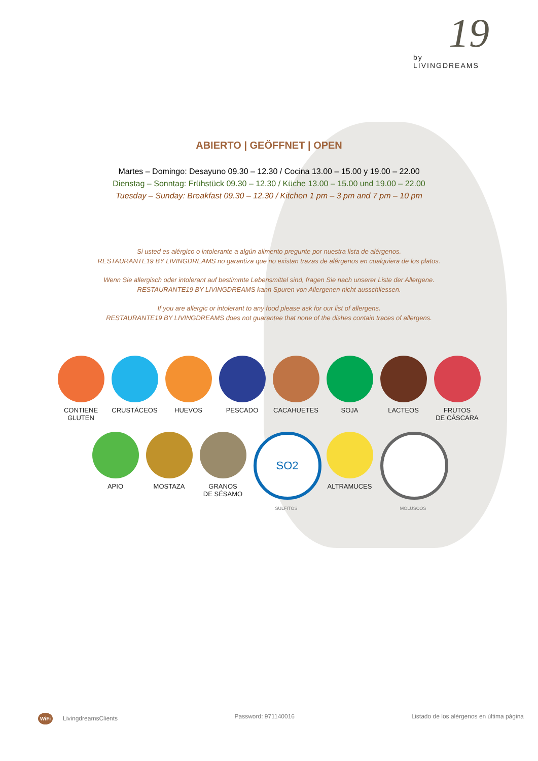19
by
LIVINGDREAMS
ABIERTO | GEÖFFNET | OPEN
Martes – Domingo: Desayuno 09.30 – 12.30 / Cocina 13.00 – 15.00 y 19.00 – 22.00
Dienstag – Sonntag: Frühstück 09.30 – 12.30 / Küche 13.00 – 15.00 und 19.00 – 22.00
Tuesday – Sunday: Breakfast 09.30 – 12.30 / Kitchen 1 pm – 3 pm and 7 pm – 10 pm
Si usted es alérgico o intolerante a algún alimento pregunte por nuestra lista de alérgenos.
RESTAURANTE19 BY LIVINGDREAMS no garantiza que no existan trazas de alérgenos en cualquiera de los platos.
Wenn Sie allergisch oder intolerant auf bestimmte Lebensmittel sind, fragen Sie nach unserer Liste der Allergene.
RESTAURANTE19 BY LIVINGDREAMS kann Spuren von Allergenen nicht ausschliessen.
If you are allergic or intolerant to any food please ask for our list of allergens.
RESTAURANTE19 BY LIVINGDREAMS does not guarantee that none of the dishes contain traces of allergens.
CONTIENE
GLUTEN
CRUSTÁCEOS HUEVOS PESCADO CACAHUETES SOJA LACTEOS FRUTOS
DE CÁSCARA
APIO MOSTAZA GRANOS
DE SÉSAMO
SO2
SULFITOS
ALTRAMUCES
MOLUSCOS
WiFi LivingdreamsClients Password: 971140016 Listado de los alérgenos en última página